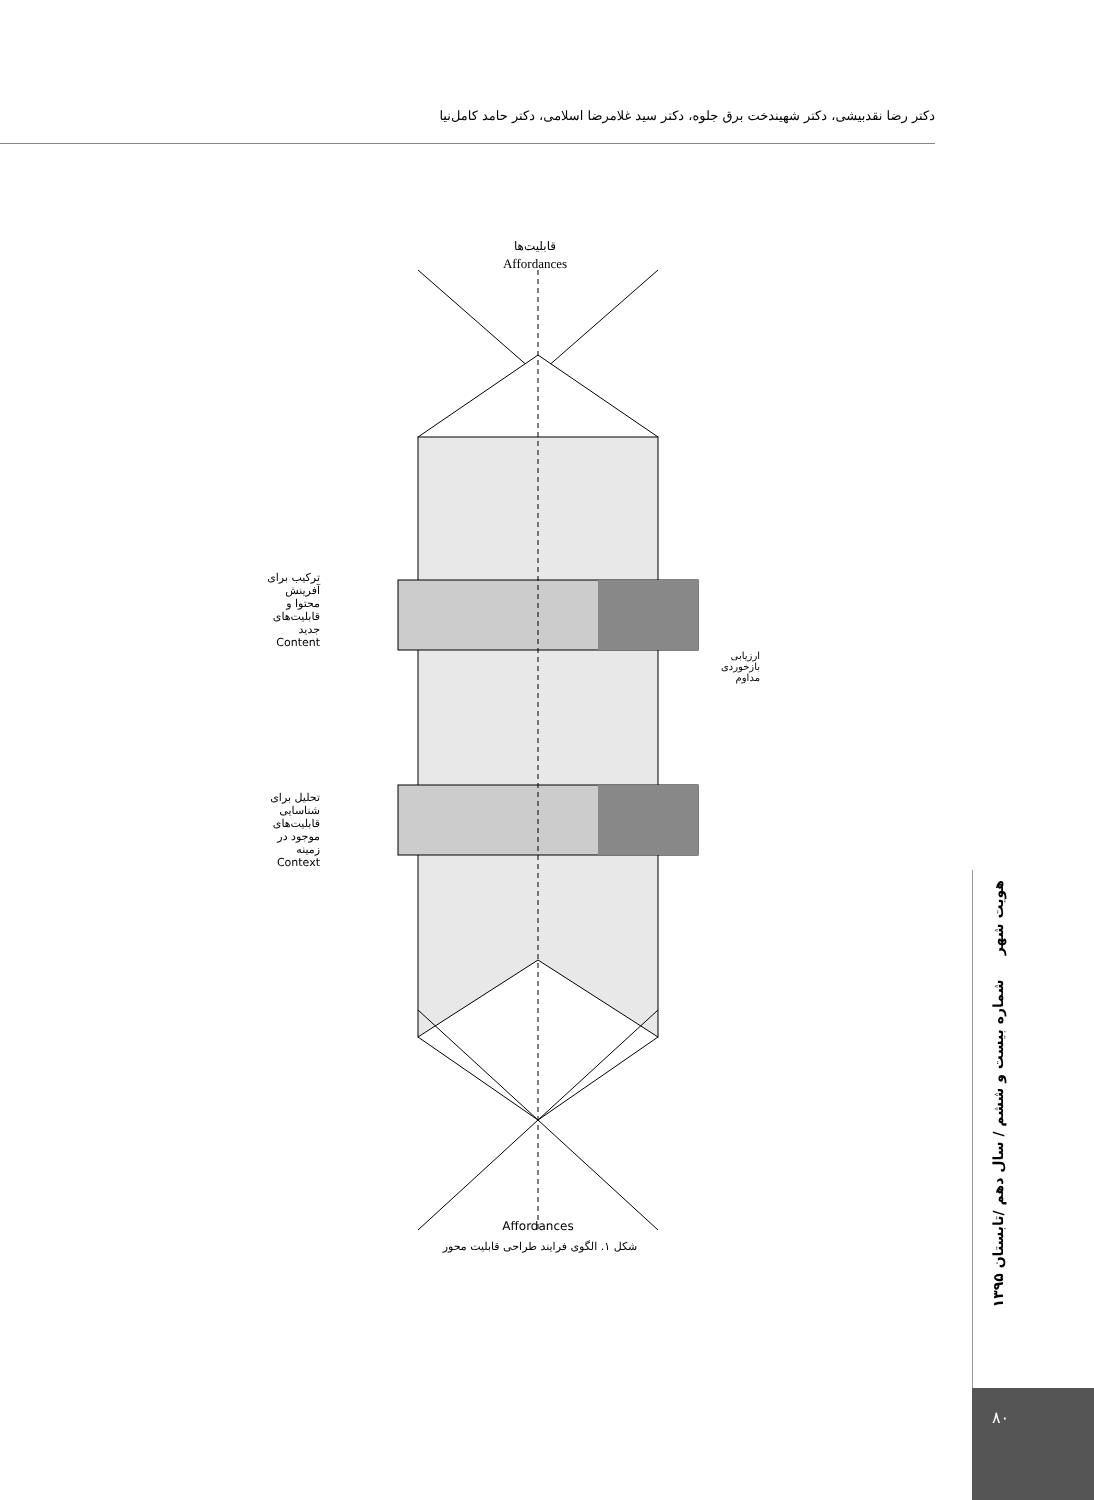دکتر رضا نقدبیشی، دکتر شهیندخت برق جلوه، دکتر سید غلامرضا اسلامی، دکتر حامد کامل‌نیا
قابلیت‌ها
Affordances
Affordances
فعالیت‌های رفتار محور Behavior-Driven Actions محدودیت‌های محیط محور Environment-Driven Constraints ترکیب تحلیل
ترکیب برای آفرینش محتوا و قابلیت‌های جدید Content
تحلیل برای شناسایی قابلیت‌های موجود در زمینه Context
ارزیابی بازخوردی مداوم
شکل ۱. الگوی فرایند طراحی قابلیت محور
هویت شهر شماره بیست و ششم / سال دهم /تابستان ۱۳۹۵
۸۰